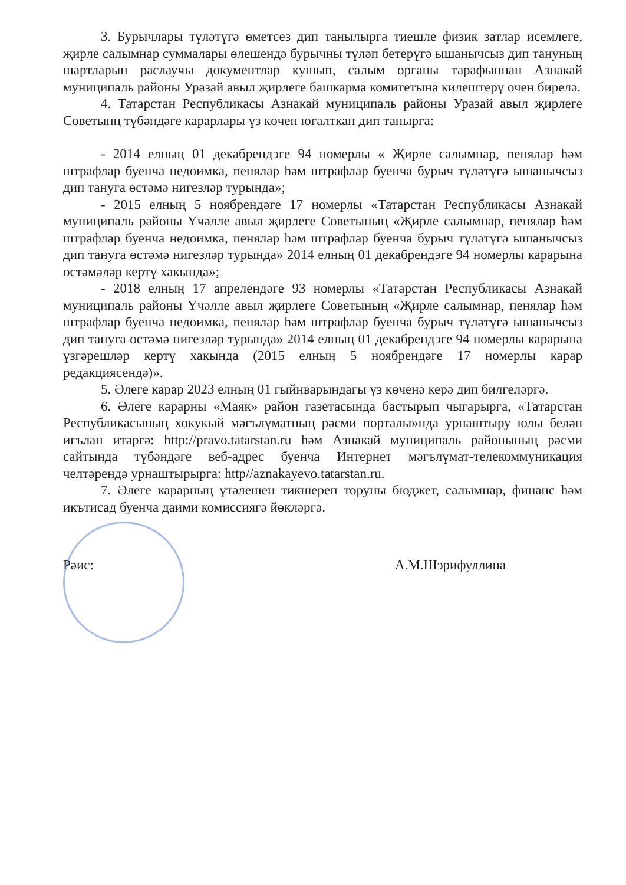3. Бурычлары түләтүгә өметсез дип танылырга тиешле физик затлар исемлеге, җирле салымнар суммалары өлешендә бурычны түләп бетерүгә ышанычсыз дип тануның шартларын раслаучы документлар кушып, салым органы тарафыннан Азнакай муниципаль районы Уразай авыл җирлеге башкарма комитетына килештерү очен бирелә.
4. Татарстан Республикасы Азнакай муниципаль районы Уразай авыл җирлеге Советынң түбәндәге карарлары үз көчен югалткан дип танырга:
- 2014 елның 01 декабрендэге 94 номерлы « Җирле салымнар, пенялар һәм штрафлар буенча недоимка, пенялар һәм штрафлар буенча бурыч түләтүгә ышанычсыз дип тануга өстәмә нигезләр турында»;
- 2015 елның 5 ноябрендәге 17 номерлы «Татарстан Республикасы Азнакай муниципаль районы Үчәлле авыл җирлеге Советының «Җирле салымнар, пенялар һәм штрафлар буенча недоимка, пенялар һәм штрафлар буенча бурыч түләтүгә ышанычсыз дип тануга өстәмә нигезләр турында» 2014 елның 01 декабрендэге 94 номерлы карарына өстәмәләр кертү хакында»;
- 2018 елның 17 апрелендәге 93 номерлы «Татарстан Республикасы Азнакай муниципаль районы Үчәлле авыл җирлеге Советының «Җирле салымнар, пенялар һәм штрафлар буенча недоимка, пенялар һәм штрафлар буенча бурыч түләтүгә ышанычсыз дип тануга өстәмә нигезләр турында» 2014 елның 01 декабрендэге 94 номерлы карарына үзгәрешләр кертү хакында (2015 елның 5 ноябрендәге 17 номерлы карар редакциясендә)».
5. Әлеге карар 2023 елның 01 гыйнварындагы үз көченә керә дип билгеләргә.
6. Әлеге карарны «Маяк» район газетасында бастырып чыгарырга, «Татарстан Республикасының хокукый мәгълүматның рәсми порталы»нда урнаштыру юлы белән игълан итәргә: http://pravo.tatarstan.ru һәм Азнакай муниципаль районының рәсми сайтында түбәндәге веб-адрес буенча Интернет мәгълүмат-телекоммуникация челтәрендә урнаштырырга: http//aznakayevo.tatarstan.ru.
7. Әлеге карарның үтәлешен тикшереп торуны бюджет, салымнар, финанс һәм икътисад буенча даими комиссиягә йөкләргә.
Рәис: А.М.Шэрифуллина